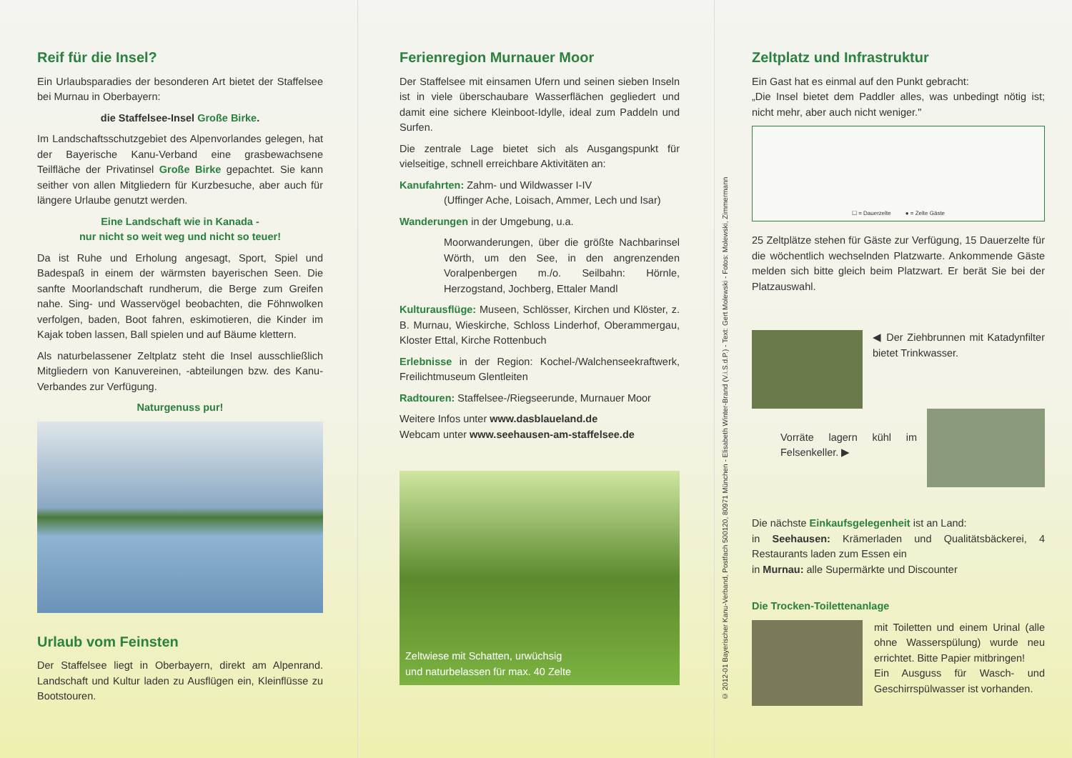Reif für die Insel?
Ein Urlaubsparadies der besonderen Art bietet der Staffelsee bei Murnau in Oberbayern:
die Staffelsee-Insel Große Birke.
Im Landschaftsschutzgebiet des Alpenvorlandes gelegen, hat der Bayerische Kanu-Verband eine grasbewachsene Teilfläche der Privatinsel Große Birke gepachtet. Sie kann seither von allen Mitgliedern für Kurzbesuche, aber auch für längere Urlaube genutzt werden.
Eine Landschaft wie in Kanada -
nur nicht so weit weg und nicht so teuer!
Da ist Ruhe und Erholung angesagt, Sport, Spiel und Badespaß in einem der wärmsten bayerischen Seen. Die sanfte Moorlandschaft rundherum, die Berge zum Greifen nahe. Sing- und Wasservögel beobachten, die Föhnwolken verfolgen, baden, Boot fahren, eskimotieren, die Kinder im Kajak toben lassen, Ball spielen und auf Bäume klettern.
Als naturbelassener Zeltplatz steht die Insel ausschließlich Mitgliedern von Kanuvereinen, -abteilungen bzw. des Kanu-Verbandes zur Verfügung.
Naturgenuss pur!
Urlaub vom Feinsten
Der Staffelsee liegt in Oberbayern, direkt am Alpenrand. Landschaft und Kultur laden zu Ausflügen ein, Kleinflüsse zu Bootstouren.
Ferienregion Murnauer Moor
Der Staffelsee mit einsamen Ufern und seinen sieben Inseln ist in viele überschaubare Wasserflächen gegliedert und damit eine sichere Kleinboot-Idylle, ideal zum Paddeln und Surfen.
Die zentrale Lage bietet sich als Ausgangspunkt für vielseitige, schnell erreichbare Aktivitäten an:
Kanufahrten: Zahm- und Wildwasser I-IV
(Uffinger Ache, Loisach, Ammer, Lech und Isar)
Wanderungen in der Umgebung, u.a.
Moorwanderungen, über die größte Nachbarinsel Wörth, um den See, in den angrenzenden Voralpenbergen m./o. Seilbahn: Hörnle, Herzogstand, Jochberg, Ettaler Mandl
Kulturausflüge: Museen, Schlösser, Kirchen und Klöster, z. B. Murnau, Wieskirche, Schloss Linderhof, Oberammergau, Kloster Ettal, Kirche Rottenbuch
Erlebnisse in der Region: Kochel-/Walchenseekraftwerk, Freilichtmuseum Glentleiten
Radtouren: Staffelsee-/Riegseerunde, Murnauer Moor
Weitere Infos unter www.dasblaueland.de
Webcam unter www.seehausen-am-staffelsee.de
Zeltwiese mit Schatten, urwüchsig
und naturbelassen für max. 40 Zelte
© 2012-01 Bayerischer Kanu-Verband, Postfach 500120, 80971 München - Elisabeth Winter-Brand (V.i.S.d.P.) - Text: Gert Molewski - Fotos: Molewski, Zimmermann
Zeltplatz und Infrastruktur
Ein Gast hat es einmal auf den Punkt gebracht:
„Die Insel bietet dem Paddler alles, was unbedingt nötig ist; nicht mehr, aber auch nicht weniger."
☐ = Dauerzelte ● = Zelte Gäste
25 Zeltplätze stehen für Gäste zur Verfügung, 15 Dauerzelte für die wöchentlich wechselnden Platzwarte. Ankommende Gäste melden sich bitte gleich beim Platzwart. Er berät Sie bei der Platzauswahl.
◀ Der Ziehbrunnen mit Katadynfilter bietet Trinkwasser.
Vorräte lagern kühl im Felsenkeller. ▶
Die nächste Einkaufsgelegenheit ist an Land:
in Seehausen: Krämerladen und Qualitätsbäckerei, 4 Restaurants laden zum Essen ein
in Murnau: alle Supermärkte und Discounter
Die Trocken-Toilettenanlage
mit Toiletten und einem Urinal (alle ohne Wasserspülung) wurde neu errichtet. Bitte Papier mitbringen!
Ein Ausguss für Wasch- und Geschirrspülwasser ist vorhanden.